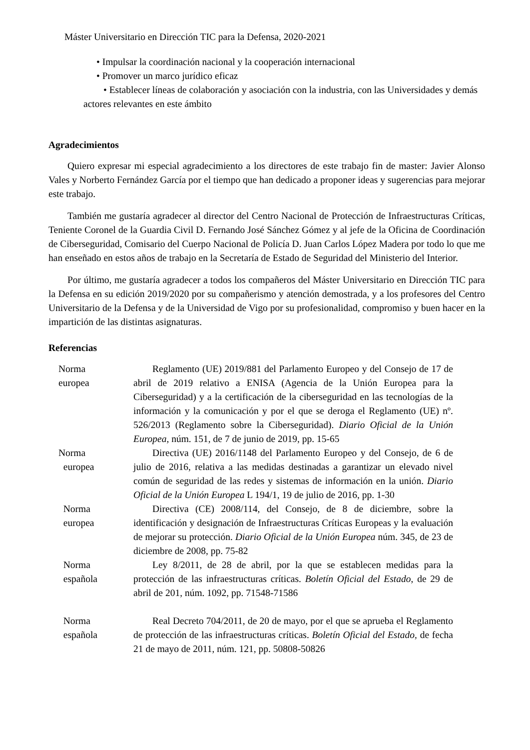Máster Universitario en Dirección TIC para la Defensa, 2020-2021
• Impulsar la coordinación nacional y la cooperación internacional
• Promover un marco jurídico eficaz
• Establecer líneas de colaboración y asociación con la industria, con las Universidades y demás actores relevantes en este ámbito
Agradecimientos
Quiero expresar mi especial agradecimiento a los directores de este trabajo fin de master: Javier Alonso Vales y Norberto Fernández García por el tiempo que han dedicado a proponer ideas y sugerencias para mejorar este trabajo.
También me gustaría agradecer al director del Centro Nacional de Protección de Infraestructuras Críticas, Teniente Coronel de la Guardia Civil D. Fernando José Sánchez Gómez y al jefe de la Oficina de Coordinación de Ciberseguridad, Comisario del Cuerpo Nacional de Policía D. Juan Carlos López Madera por todo lo que me han enseñado en estos años de trabajo en la Secretaría de Estado de Seguridad del Ministerio del Interior.
Por último, me gustaría agradecer a todos los compañeros del Máster Universitario en Dirección TIC para la Defensa en su edición 2019/2020 por su compañerismo y atención demostrada, y a los profesores del Centro Universitario de la Defensa y de la Universidad de Vigo por su profesionalidad, compromiso y buen hacer en la impartición de las distintas asignaturas.
Referencias
| Norma europea | Reglamento (UE) 2019/881 del Parlamento Europeo y del Consejo de 17 de abril de 2019 relativo a ENISA (Agencia de la Unión Europea para la Ciberseguridad) y a la certificación de la ciberseguridad en las tecnologías de la información y la comunicación y por el que se deroga el Reglamento (UE) nº. 526/2013 (Reglamento sobre la Ciberseguridad). Diario Oficial de la Unión Europea, núm. 151, de 7 de junio de 2019, pp. 15-65 |
| Norma europea | Directiva (UE) 2016/1148 del Parlamento Europeo y del Consejo, de 6 de julio de 2016, relativa a las medidas destinadas a garantizar un elevado nivel común de seguridad de las redes y sistemas de información en la unión. Diario Oficial de la Unión Europea L 194/1, 19 de julio de 2016, pp. 1-30 |
| Norma europea | Directiva (CE) 2008/114, del Consejo, de 8 de diciembre, sobre la identificación y designación de Infraestructuras Críticas Europeas y la evaluación de mejorar su protección. Diario Oficial de la Unión Europea núm. 345, de 23 de diciembre de 2008, pp. 75-82 |
| Norma española | Ley 8/2011, de 28 de abril, por la que se establecen medidas para la protección de las infraestructuras críticas. Boletín Oficial del Estado , de 29 de abril de 201, núm. 1092, pp. 71548-71586 |
| Norma española | Real Decreto 704/2011, de 20 de mayo, por el que se aprueba el Reglamento de protección de las infraestructuras críticas. Boletín Oficial del Estado, de fecha 21 de mayo de 2011, núm. 121, pp. 50808-50826 |